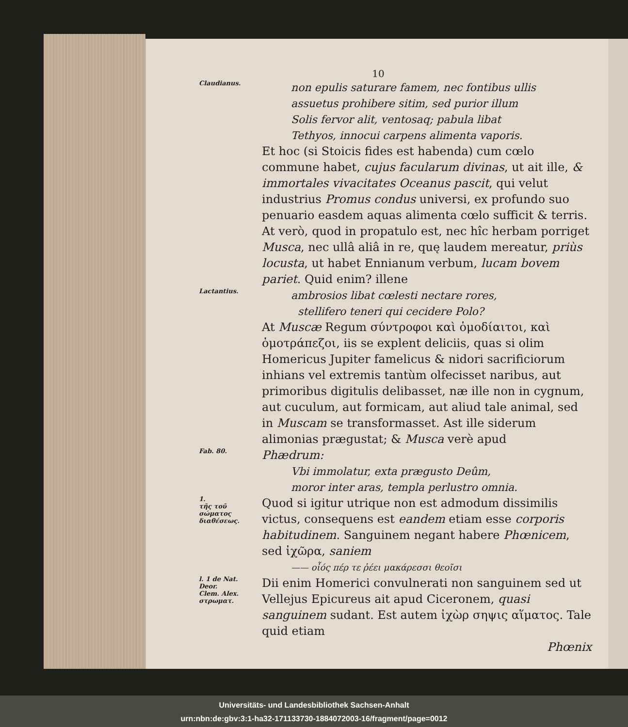10
Claudianus.
non epulis saturare famem, nec fontibus ullis
assuetus prohibere sitim, sed purior illum
Solis fervor alit, ventosaq; pabula libat
Tethyos, innocui carpens alimenta vaporis.
Et hoc (si Stoicis fides est habenda) cum cœlo commune habet, cujus facularum divinas, ut ait ille, & immortales vivacitates Oceanus pascit, qui velut industrius Promus condus universi, ex profundo suo penuario easdem aquas alimenta cœlo sufficit & terris. At verò, quod in propatulo est, nec hîc herbam porriget Musca, nec ullâ aliâ in re, quę laudem mereatur, priùs locusta, ut habet Ennianum verbum, lucam bovem pariet. Quid enim? illene
Lactantius.
ambrosios libat cœlesti nectare rores,
stellifero teneri qui cecidere Polo?
At Muscæ Regum σύντροφοι καὶ ὁμοδίαιτοι, καὶ ὁμοτράπεζοι, iis se explent deliciis, quas si olim Homericus Jupiter famelicus & nidori sacrificiorum inhians vel extremis tantùm olfecisset naribus, aut primoribus digitulis delibasset, næ ille non in cygnum, aut cuculum, aut formicam, aut aliud tale animal, sed in Muscam se transformasset. Ast ille siderum alimonias prægustat; & Musca verè apud
Fab. 80.
Phædrum:
Vbi immolatur, exta prægusto Deûm,
moror inter aras, templa perlustro omnia.
1.
τῆς τοῦ σώματος διαθέσεως.
Quod si igitur utrique non est admodum dissimilis victus, consequens est eandem etiam esse corporis habitudinem. Sanguinem negant habere Phœnicem, sed ἰχῶρα, saniem
—— οἷός πέρ τε ῥέει μακάρεσσι θεοῖσι
l. 1 de Nat. Deor.
Clem. Alex.
στρωματ.
Dii enim Homerici convulnerati non sanguinem sed ut Vellejus Epicureus ait apud Ciceronem, quasi sanguinem sudant. Est autem ἰχὼρ σηψις αἵματος. Tale quid etiam
Phœnix
Universitäts- und Landesbibliothek Sachsen-Anhalt
urn:nbn:de:gbv:3:1-ha32-171133730-1884072003-16/fragment/page=0012